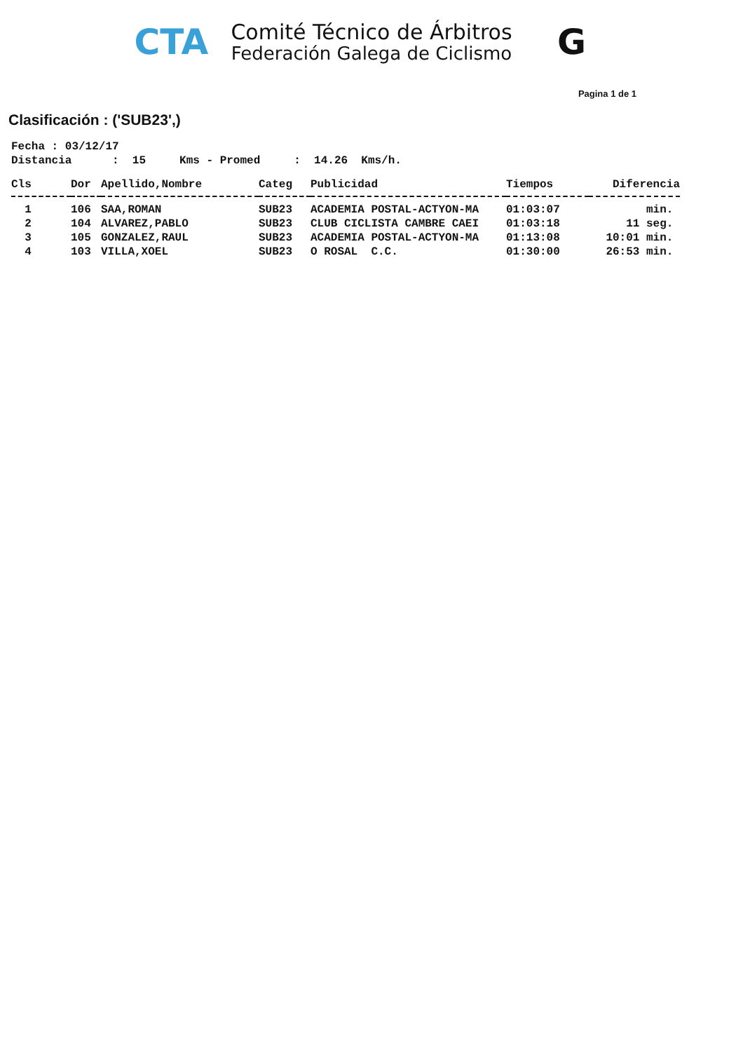CTA
Comité Técnico de Árbitros
Federación Galega de Ciclismo
G
Pagina 1 de 1
Clasificación : ('SUB23',)
Fecha : 03/12/17
Distancia      :  15     Kms - Promed     :  14.26  Kms/h.
| Cls | Dor | Apellido,Nombre | Categ | Publicidad | Tiempos | Diferencia |
| --- | --- | --- | --- | --- | --- | --- |
| 1 | 106 | SAA,ROMAN | SUB23 | ACADEMIA POSTAL-ACTYON-MA | 01:03:07 | min. |
| 2 | 104 | ALVAREZ,PABLO | SUB23 | CLUB CICLISTA CAMBRE CAEI | 01:03:18 | 11 seg. |
| 3 | 105 | GONZALEZ,RAUL | SUB23 | ACADEMIA POSTAL-ACTYON-MA | 01:13:08 | 10:01 min. |
| 4 | 103 | VILLA,XOEL | SUB23 | O ROSAL C.C. | 01:30:00 | 26:53 min. |